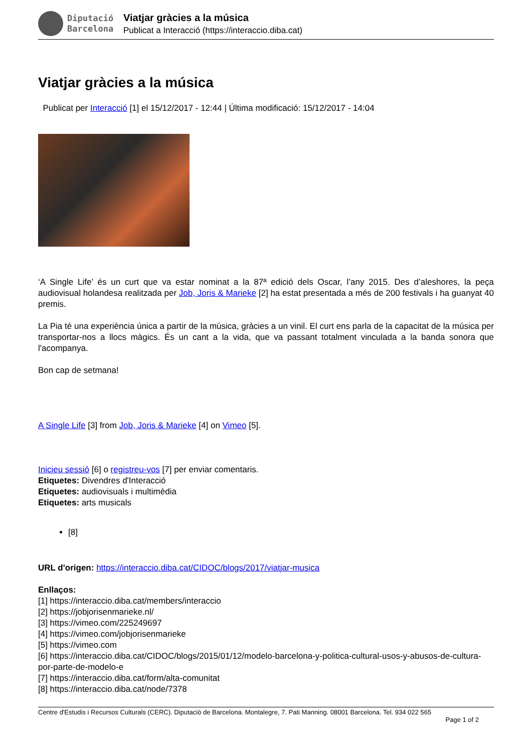Diputació
Barcelona
Viatjar gràcies a la música
Publicat a Interacció (https://interaccio.diba.cat)
Viatjar gràcies a la música
Publicat per Interacció [1] el 15/12/2017 - 12:44 | Última modificació: 15/12/2017 - 14:04
‘A Single Life’ és un curt que va estar nominat a la 87ª edició dels Oscar, l’any 2015. Des d’aleshores, la peça audiovisual holandesa realitzada per Job, Joris & Marieke [2] ha estat presentada a més de 200 festivals i ha guanyat 40 premis.
La Pia té una experiència única a partir de la música, gràcies a un vinil. El curt ens parla de la capacitat de la música per transportar-nos a llocs màgics. És un cant a la vida, que va passant totalment vinculada a la banda sonora que l'acompanya.
Bon cap de setmana!
A Single Life [3] from Job, Joris & Marieke [4] on Vimeo [5].
Inicieu sessió [6] o registreu-vos [7] per enviar comentaris.
Etiquetes: Divendres d'Interacció
Etiquetes: audiovisuals i multimèdia
Etiquetes: arts musicals
[8]
URL d'origen: https://interaccio.diba.cat/CIDOC/blogs/2017/viatjar-musica
Enllaços:
[1] https://interaccio.diba.cat/members/interaccio
[2] https://jobjorisenmarieke.nl/
[3] https://vimeo.com/225249697
[4] https://vimeo.com/jobjorisenmarieke
[5] https://vimeo.com
[6] https://interaccio.diba.cat/CIDOC/blogs/2015/01/12/modelo-barcelona-y-politica-cultural-usos-y-abusos-de-cultura-por-parte-de-modelo-e
[7] https://interaccio.diba.cat/form/alta-comunitat
[8] https://interaccio.diba.cat/node/7378
Centre d'Estudis i Recursos Culturals (CERC). Diputació de Barcelona. Montalegre, 7. Pati Manning. 08001 Barcelona. Tel. 934 022 565
Page 1 of 2